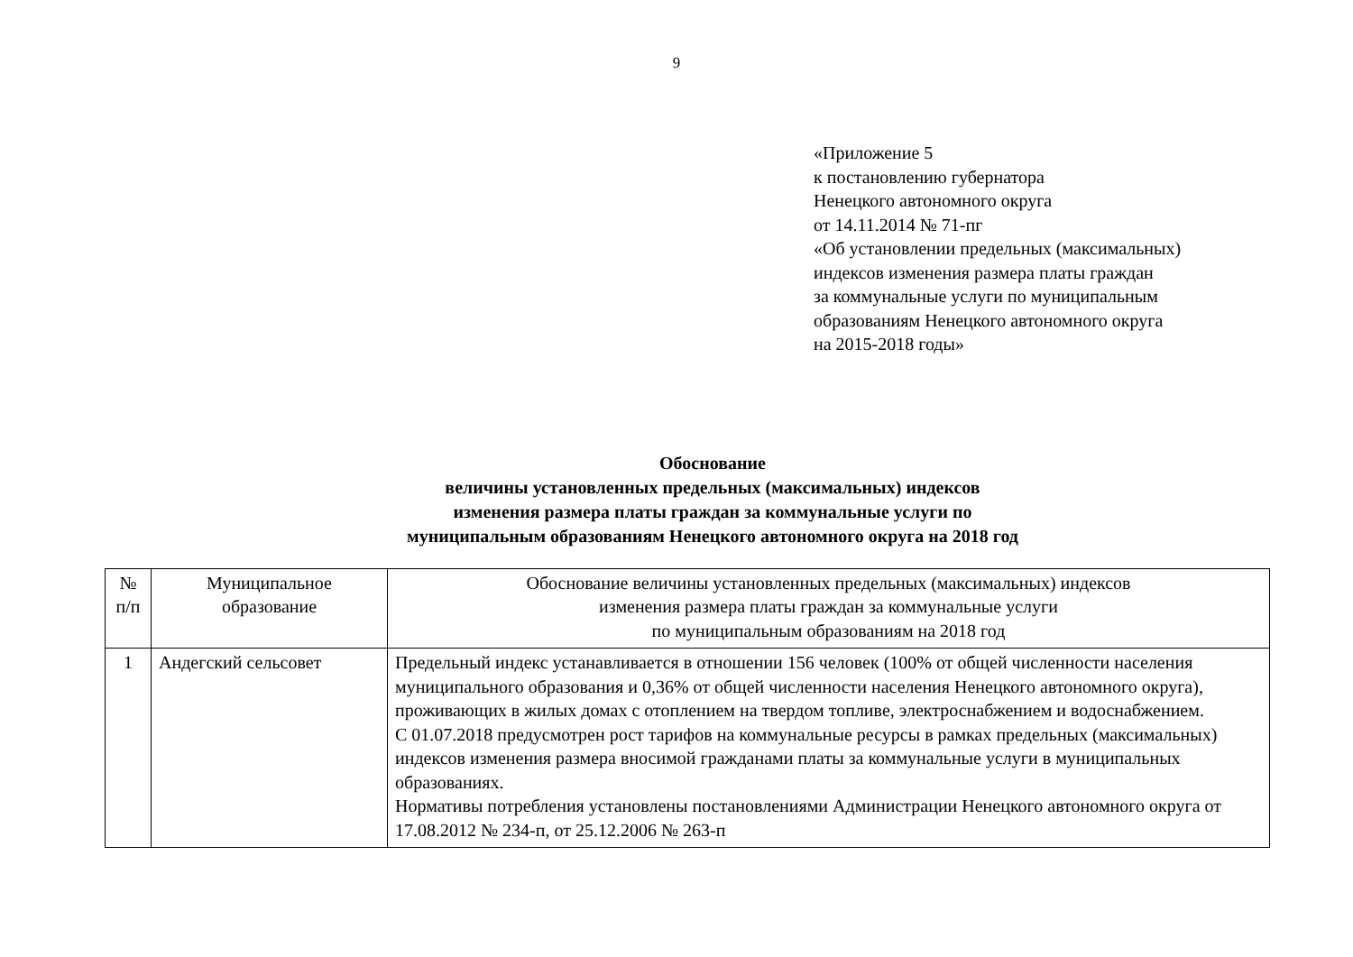9
«Приложение 5
к постановлению губернатора
Ненецкого автономного округа
от 14.11.2014 № 71-пг
«Об установлении предельных (максимальных)
индексов изменения размера платы граждан
за коммунальные услуги по муниципальным
образованиям Ненецкого автономного округа
на 2015-2018 годы»
Обоснование
величины установленных предельных (максимальных) индексов
изменения размера платы граждан за коммунальные услуги по
муниципальным образованиям Ненецкого автономного округа на 2018 год
| № п/п | Муниципальное образование | Обоснование величины установленных предельных (максимальных) индексов изменения размера платы граждан за коммунальные услуги по муниципальным образованиям на 2018 год |
| --- | --- | --- |
| 1 | Андегский сельсовет | Предельный индекс устанавливается в отношении 156 человек (100% от общей численности населения муниципального образования и 0,36% от общей численности населения Ненецкого автономного округа), проживающих в жилых домах с отоплением на твердом топливе, электроснабжением и водоснабжением. С 01.07.2018 предусмотрен рост тарифов на коммунальные ресурсы в рамках предельных (максимальных) индексов изменения размера вносимой гражданами платы за коммунальные услуги в муниципальных образованиях. Нормативы потребления установлены постановлениями Администрации Ненецкого автономного округа от 17.08.2012 № 234-п, от 25.12.2006 № 263-п |